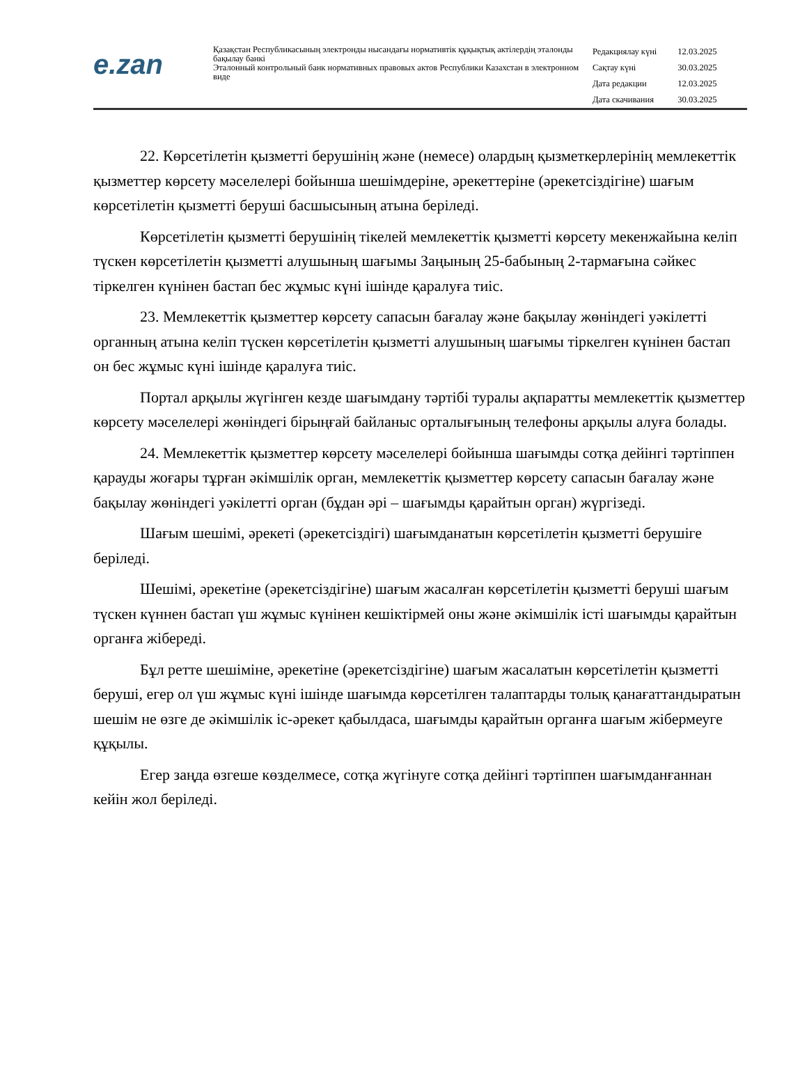e.zan
Қазақстан Республикасының электронды нысандағы нормативтік құқықтық актілердің эталонды бақылау банкі
Эталонный контрольный банк нормативных правовых актов Республики Казахстан в электронном виде
| Редакциялау күні | 12.03.2025 |
| Сақтау күні | 30.03.2025 |
| Дата редакции | 12.03.2025 |
| Дата скачивания | 30.03.2025 |
22. Көрсетілетін қызметті берушінің және (немесе) олардың қызметкерлерінің мемлекеттік қызметтер көрсету мәселелері бойынша шешімдеріне, әрекеттеріне (әрекетсіздігіне) шағым көрсетілетін қызметті беруші басшысының атына беріледі.
Көрсетілетін қызметті берушінің тікелей мемлекеттік қызметті көрсету мекенжайына келіп түскен көрсетілетін қызметті алушының шағымы Заңының 25-бабының 2-тармағына сәйкес тіркелген күнінен бастап бес жұмыс күні ішінде қаралуға тиіс.
23. Мемлекеттік қызметтер көрсету сапасын бағалау және бақылау жөніндегі уәкілетті органның атына келіп түскен көрсетілетін қызметті алушының шағымы тіркелген күнінен бастап он бес жұмыс күні ішінде қаралуға тиіс.
Портал арқылы жүгінген кезде шағымдану тәртібі туралы ақпаратты мемлекеттік қызметтер көрсету мәселелері жөніндегі бірыңғай байланыс орталығының телефоны арқылы алуға болады.
24. Мемлекеттік қызметтер көрсету мәселелері бойынша шағымды сотқа дейінгі тәртіппен қарауды жоғары тұрған әкімшілік орган, мемлекеттік қызметтер көрсету сапасын бағалау және бақылау жөніндегі уәкілетті орган (бұдан әрі – шағымды қарайтын орган) жүргізеді.
Шағым шешімі, әрекеті (әрекетсіздігі) шағымданатын көрсетілетін қызметті берушіге беріледі.
Шешімі, әрекетіне (әрекетсіздігіне) шағым жасалған көрсетілетін қызметті беруші шағым түскен күннен бастап үш жұмыс күнінен кешіктірмей оны және әкімшілік істі шағымды қарайтын органға жібереді.
Бұл ретте шешіміне, әрекетіне (әрекетсіздігіне) шағым жасалатын көрсетілетін қызметті беруші, егер ол үш жұмыс күні ішінде шағымда көрсетілген талаптарды толық қанағаттандыратын шешім не өзге де әкімшілік іс-әрекет қабылдаса, шағымды қарайтын органға шағым жібермеуге құқылы.
Егер заңда өзгеше көзделмесе, сотқа жүгінуге сотқа дейінгі тәртіппен шағымданғаннан кейін жол беріледі.